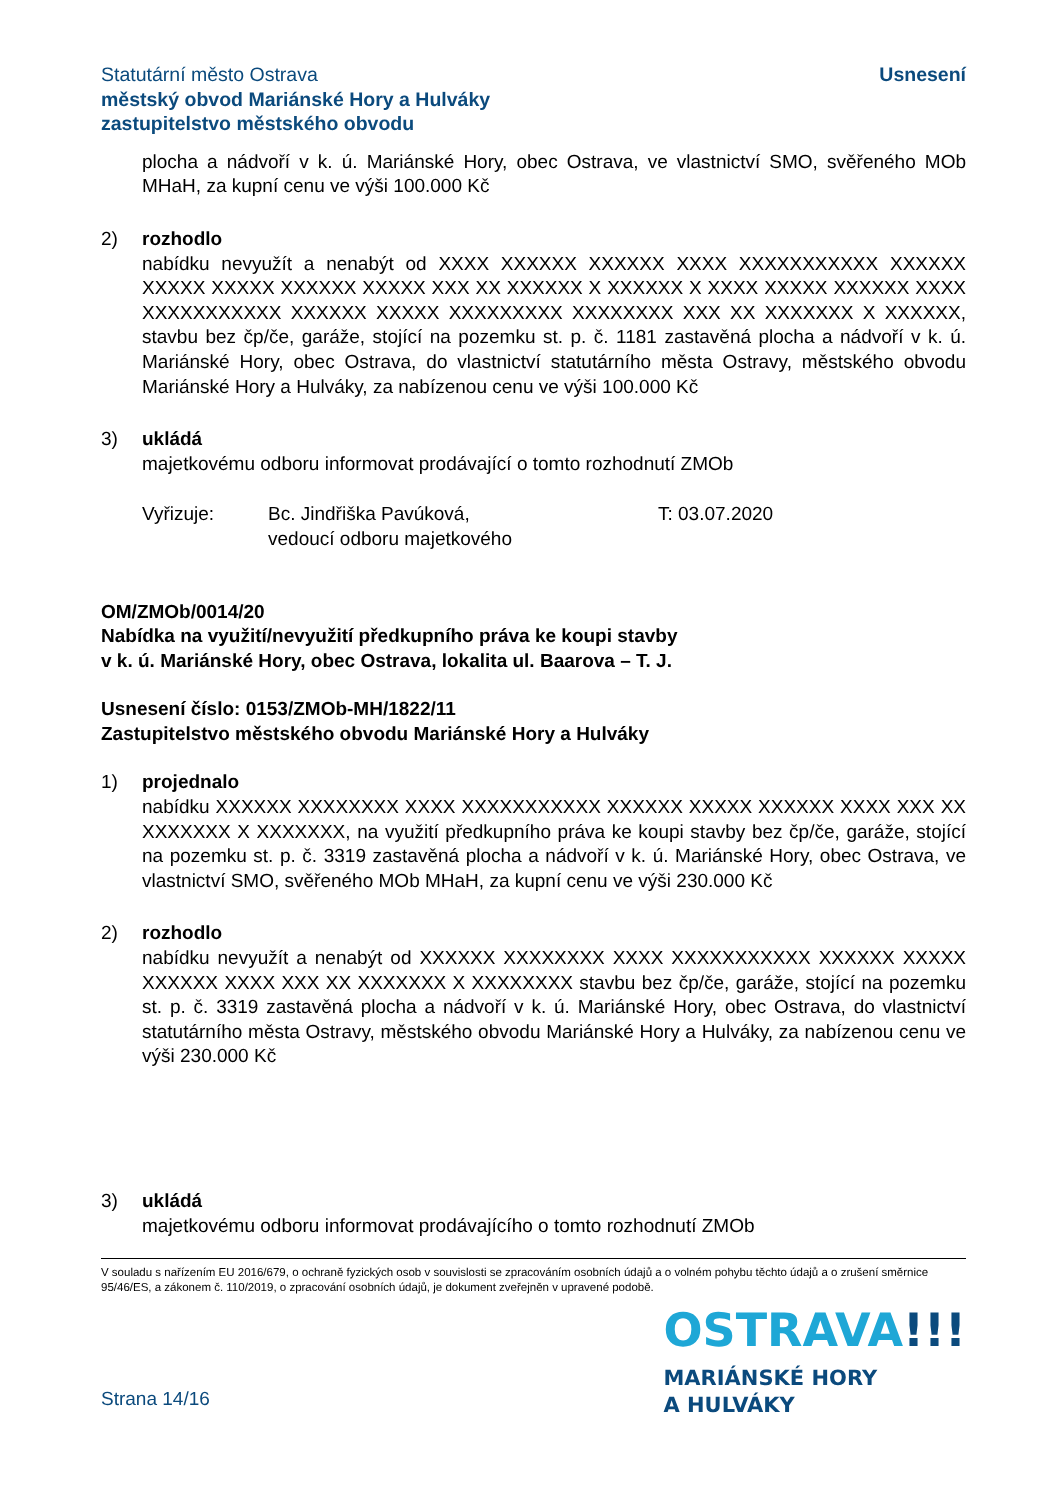Statutární město Ostrava
městský obvod Mariánské Hory a Hulváky
zastupitelstvo městského obvodu
Usnesení
plocha a nádvoří v k. ú. Mariánské Hory, obec Ostrava, ve vlastnictví SMO, svěřeného MOb MHaH, za kupní cenu ve výši 100.000 Kč
2) rozhodlo
nabídku nevyužít a nenabýt od XXXX XXXXXX XXXXXX XXXX XXXXXXXXXXX XXXXXX XXXXX XXXXX XXXXXX XXXXX XXX XX XXXXXX X XXXXXX X XXXX XXXXX XXXXXX XXXX XXXXXXXXXXX XXXXXX XXXXX XXXXXXXXX XXXXXXXX XXX XX XXXXXXX X XXXXXX, stavbu bez čp/če, garáže, stojící na pozemku st. p. č. 1181 zastavěná plocha a nádvoří v k. ú. Mariánské Hory, obec Ostrava, do vlastnictví statutárního města Ostravy, městského obvodu Mariánské Hory a Hulváky, za nabízenou cenu ve výši 100.000 Kč
3) ukládá
majetkovému odboru informovat prodávající o tomto rozhodnutí ZMOb
Vyřizuje: Bc. Jindřiška Pavúková,
vedoucí odboru majetkového
T: 03.07.2020
OM/ZMOb/0014/20
Nabídka na využití/nevyužití předkupního práva ke koupi stavby
v k. ú. Mariánské Hory, obec Ostrava, lokalita ul. Baarova – T. J.
Usnesení číslo: 0153/ZMOb-MH/1822/11
Zastupitelstvo městského obvodu Mariánské Hory a Hulváky
1) projednalo
nabídku XXXXXX XXXXXXXX XXXX XXXXXXXXXXX XXXXXX XXXXX XXXXXX XXXX XXX XX XXXXXXX X XXXXXXX, na využití předkupního práva ke koupi stavby bez čp/če, garáže, stojící na pozemku st. p. č. 3319 zastavěná plocha a nádvoří v k. ú. Mariánské Hory, obec Ostrava, ve vlastnictví SMO, svěřeného MOb MHaH, za kupní cenu ve výši 230.000 Kč
2) rozhodlo
nabídku nevyužít a nenabýt od XXXXXX XXXXXXXX XXXX XXXXXXXXXXX XXXXXX XXXXX XXXXXX XXXX XXX XX XXXXXXX X XXXXXXXX stavbu bez čp/če, garáže, stojící na pozemku st. p. č. 3319 zastavěná plocha a nádvoří v k. ú. Mariánské Hory, obec Ostrava, do vlastnictví statutárního města Ostravy, městského obvodu Mariánské Hory a Hulváky, za nabízenou cenu ve výši 230.000 Kč
3) ukládá
majetkovému odboru informovat prodávajícího o tomto rozhodnutí ZMOb
V souladu s nařízením EU 2016/679, o ochraně fyzických osob v souvislosti se zpracováním osobních údajů a o volném pohybu těchto údajů a o zrušení směrnice 95/46/ES, a zákonem č. 110/2019, o zpracování osobních údajů, je dokument zveřejněn v upravené podobě.
Strana 14/16
OSTRAVA!!!
MARIÁNSKÉ HORY
A HULVÁKY